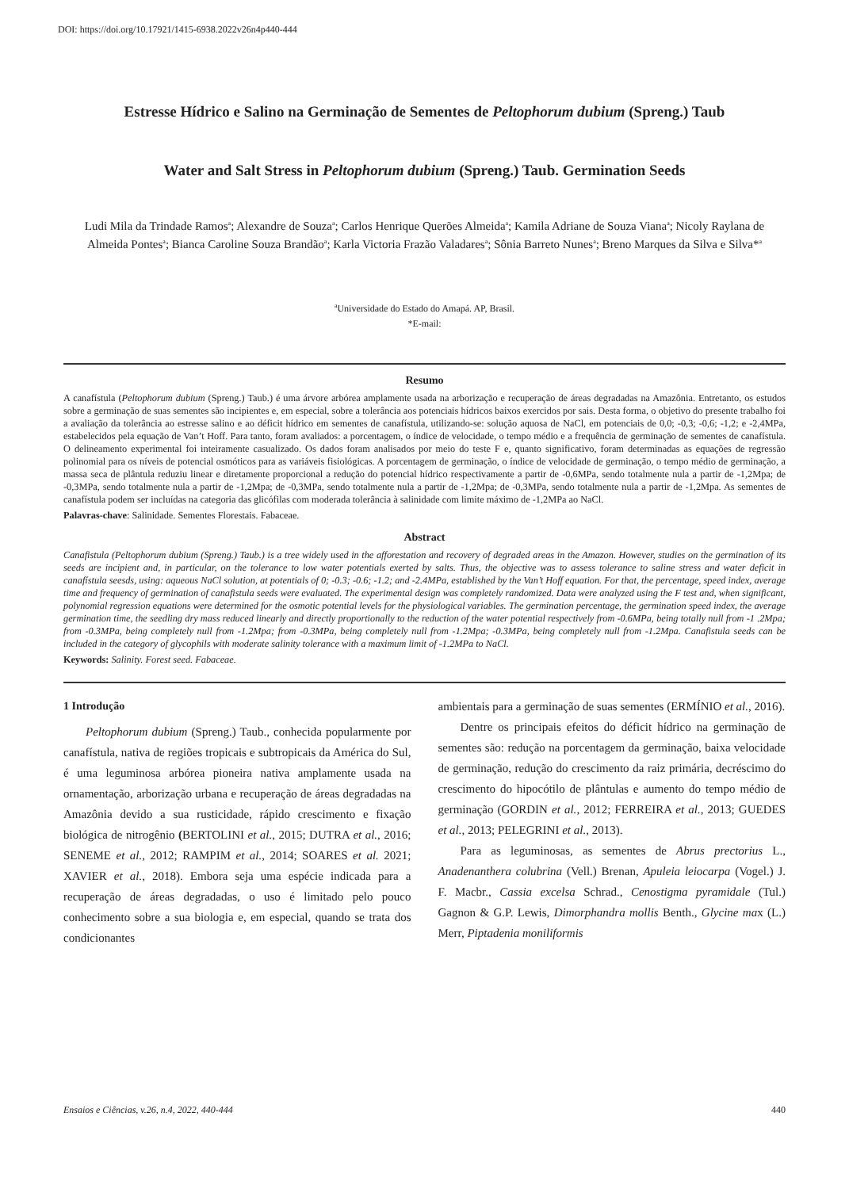DOI: https://doi.org/10.17921/1415-6938.2022v26n4p440-444
Estresse Hídrico e Salino na Germinação de Sementes de Peltophorum dubium (Spreng.) Taub
Water and Salt Stress in Peltophorum dubium (Spreng.) Taub. Germination Seeds
Ludi Mila da Trindade Ramos<sup>a</sup>; Alexandre de Souza<sup>a</sup>; Carlos Henrique Querões Almeida<sup>a</sup>; Kamila Adriane de Souza Viana<sup>a</sup>; Nicoly Raylana de Almeida Pontes<sup>a</sup>; Bianca Caroline Souza Brandão<sup>a</sup>; Karla Victoria Frazão Valadares<sup>a</sup>; Sônia Barreto Nunes<sup>a</sup>; Breno Marques da Silva e Silva*<sup>a</sup>
<sup>a</sup> Universidade do Estado do Amapá. AP, Brasil.
*E-mail:
Resumo
A canafístula (Peltophorum dubium (Spreng.) Taub.) é uma árvore arbórea amplamente usada na arborização e recuperação de áreas degradadas na Amazônia. Entretanto, os estudos sobre a germinação de suas sementes são incipientes e, em especial, sobre a tolerância aos potenciais hídricos baixos exercidos por sais. Desta forma, o objetivo do presente trabalho foi a avaliação da tolerância ao estresse salino e ao déficit hídrico em sementes de canafístula, utilizando-se: solução aquosa de NaCl, em potenciais de 0,0; -0,3; -0,6; -1,2; e -2,4MPa, estabelecidos pela equação de Van’t Hoff. Para tanto, foram avaliados: a porcentagem, o índice de velocidade, o tempo médio e a frequência de germinação de sementes de canafístula. O delineamento experimental foi inteiramente casualizado. Os dados foram analisados por meio do teste F e, quanto significativo, foram determinadas as equações de regressão polinomial para os níveis de potencial osmóticos para as variáveis fisiológicas. A porcentagem de germinação, o índice de velocidade de germinação, o tempo médio de germinação, a massa seca de plântula reduziu linear e diretamente proporcional a redução do potencial hídrico respectivamente a partir de -0,6MPa, sendo totalmente nula a partir de -1,2Mpa; de -0,3MPa, sendo totalmente nula a partir de -1,2Mpa; de -0,3MPa, sendo totalmente nula a partir de -1,2Mpa; de -0,3MPa, sendo totalmente nula a partir de -1,2Mpa. As sementes de canafístula podem ser incluídas na categoria das glicófilas com moderada tolerância à salinidade com limite máximo de -1,2MPa ao NaCl.
Palavras-chave: Salinidade. Sementes Florestais. Fabaceae.
Abstract
Canafistula (Peltophorum dubium (Spreng.) Taub.) is a tree widely used in the afforestation and recovery of degraded areas in the Amazon. However, studies on the germination of its seeds are incipient and, in particular, on the tolerance to low water potentials exerted by salts. Thus, the objective was to assess tolerance to saline stress and water deficit in canafístula seesds, using: aqueous NaCl solution, at potentials of 0; -0.3; -0.6; -1.2; and -2.4MPa, established by the Van’t Hoff equation. For that, the percentage, speed index, average time and frequency of germination of canafistula seeds were evaluated. The experimental design was completely randomized. Data were analyzed using the F test and, when significant, polynomial regression equations were determined for the osmotic potential levels for the physiological variables. The germination percentage, the germination speed index, the average germination time, the seedling dry mass reduced linearly and directly proportionally to the reduction of the water potential respectively from -0.6MPa, being totally null from -1 .2Mpa; from -0.3MPa, being completely null from -1.2Mpa; from -0.3MPa, being completely null from -1.2Mpa; -0.3MPa, being completely null from -1.2Mpa. Canafistula seeds can be included in the category of glycophils with moderate salinity tolerance with a maximum limit of -1.2MPa to NaCl.
Keywords: Salinity. Forest seed. Fabaceae.
1 Introdução
Peltophorum dubium (Spreng.) Taub., conhecida popularmente por canafístula, nativa de regiões tropicais e subtropicais da América do Sul, é uma leguminosa arbórea pioneira nativa amplamente usada na ornamentação, arborização urbana e recuperação de áreas degradadas na Amazônia devido a sua rusticidade, rápido crescimento e fixação biológica de nitrogênio (BERTOLINI et al., 2015; DUTRA et al., 2016; SENEME et al., 2012; RAMPIM et al., 2014; SOARES et al. 2021; XAVIER et al., 2018). Embora seja uma espécie indicada para a recuperação de áreas degradadas, o uso é limitado pelo pouco conhecimento sobre a sua biologia e, em especial, quando se trata dos condicionantes
ambientais para a germinação de suas sementes (ERMÍNIO et al., 2016).
Dentre os principais efeitos do déficit hídrico na germinação de sementes são: redução na porcentagem da germinação, baixa velocidade de germinação, redução do crescimento da raiz primária, decréscimo do crescimento do hipocótilo de plântulas e aumento do tempo médio de germinação (GORDIN et al., 2012; FERREIRA et al., 2013; GUEDES et al., 2013; PELEGRINI et al., 2013).
Para as leguminosas, as sementes de Abrus prectorius L., Anadenanthera colubrina (Vell.) Brenan, Apuleia leiocarpa (Vogel.) J. F. Macbr., Cassia excelsa Schrad., Cenostigma pyramidale (Tul.) Gagnon & G.P. Lewis, Dimorphandra mollis Benth., Glycine max (L.) Merr, Piptadenia moniliformis
Ensaios e Ciências, v.26, n.4, 2022, 440-444 440